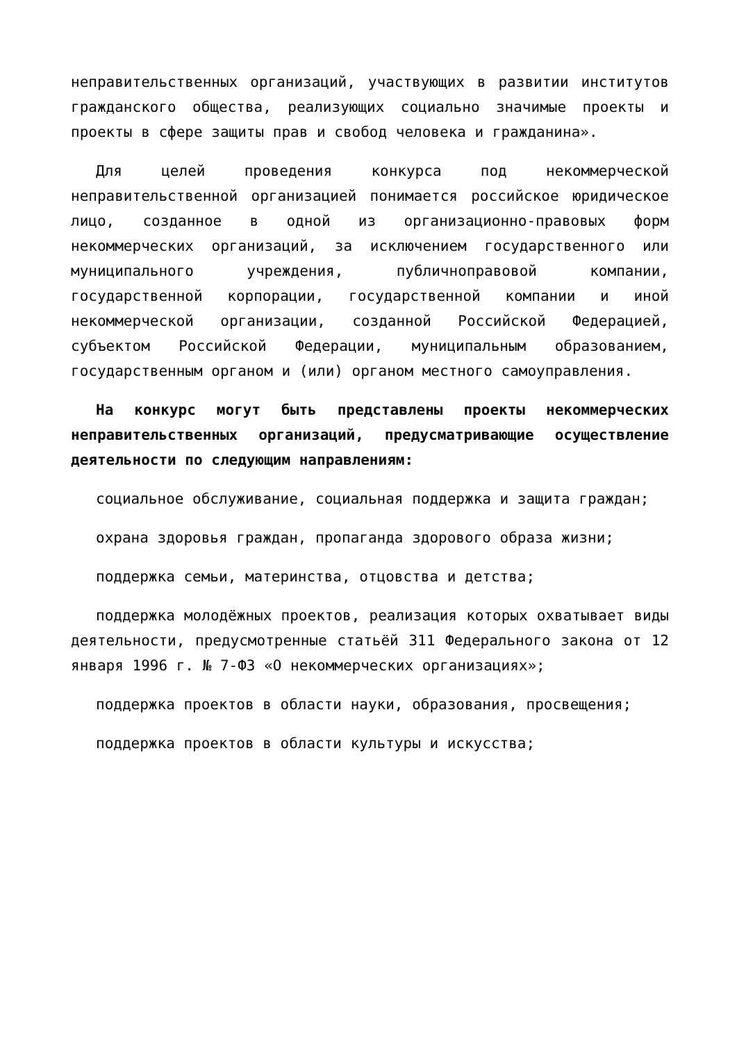неправительственных организаций, участвующих в развитии институтов гражданского общества, реализующих социально значимые проекты и проекты в сфере защиты прав и свобод человека и гражданина».
Для целей проведения конкурса под некоммерческой неправительственной организацией понимается российское юридическое лицо, созданное в одной из организационно-правовых форм некоммерческих организаций, за исключением государственного или муниципального учреждения, публичноправовой компании, государственной корпорации, государственной компании и иной некоммерческой организации, созданной Российской Федерацией, субъектом Российской Федерации, муниципальным образованием, государственным органом и (или) органом местного самоуправления.
На конкурс могут быть представлены проекты некоммерческих неправительственных организаций, предусматривающие осуществление деятельности по следующим направлениям:
социальное обслуживание, социальная поддержка и защита граждан;
охрана здоровья граждан, пропаганда здорового образа жизни;
поддержка семьи, материнства, отцовства и детства;
поддержка молодёжных проектов, реализация которых охватывает виды деятельности, предусмотренные статьёй 311 Федерального закона от 12 января 1996 г. № 7-ФЗ «О некоммерческих организациях»;
поддержка проектов в области науки, образования, просвещения;
поддержка проектов в области культуры и искусства;